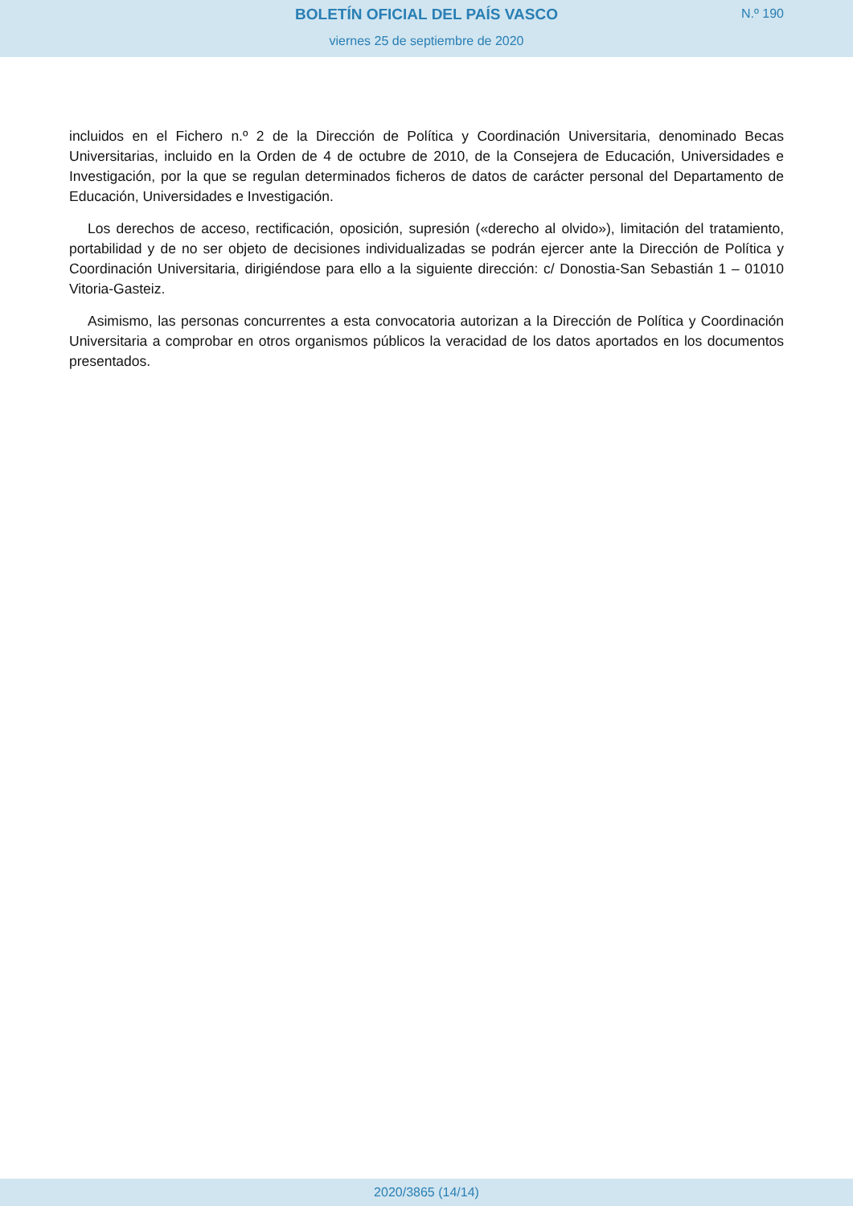BOLETÍN OFICIAL DEL PAÍS VASCO
N.º 190
viernes 25 de septiembre de 2020
incluidos en el Fichero n.º 2 de la Dirección de Política y Coordinación Universitaria, denominado Becas Universitarias, incluido en la Orden de 4 de octubre de 2010, de la Consejera de Educación, Universidades e Investigación, por la que se regulan determinados ficheros de datos de carácter personal del Departamento de Educación, Universidades e Investigación.
Los derechos de acceso, rectificación, oposición, supresión («derecho al olvido»), limitación del tratamiento, portabilidad y de no ser objeto de decisiones individualizadas se podrán ejercer ante la Dirección de Política y Coordinación Universitaria, dirigiéndose para ello a la siguiente dirección: c/ Donostia-San Sebastián 1 – 01010 Vitoria-Gasteiz.
Asimismo, las personas concurrentes a esta convocatoria autorizan a la Dirección de Política y Coordinación Universitaria a comprobar en otros organismos públicos la veracidad de los datos aportados en los documentos presentados.
2020/3865 (14/14)